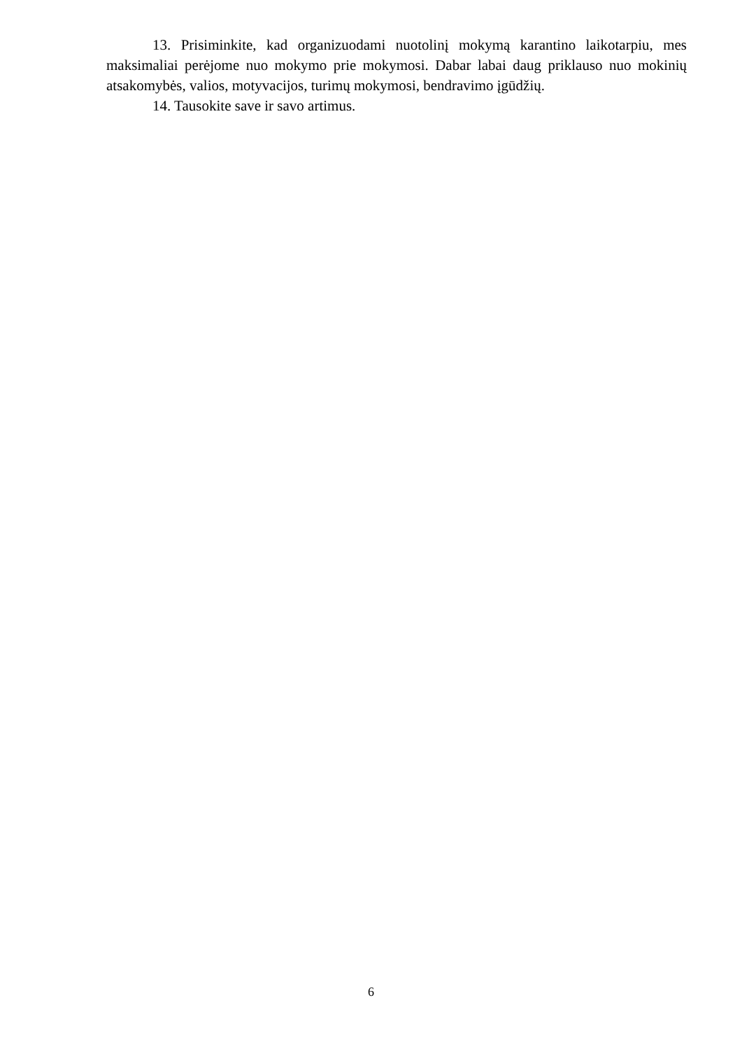13. Prisiminkite, kad organizuodami nuotolinį mokymą karantino laikotarpiu, mes maksimaliai perėjome nuo mokymo prie mokymosi. Dabar labai daug priklauso nuo mokinių atsakomybės, valios, motyvacijos, turimų mokymosi, bendravimo įgūdžių.
14. Tausokite save ir savo artimus.
6